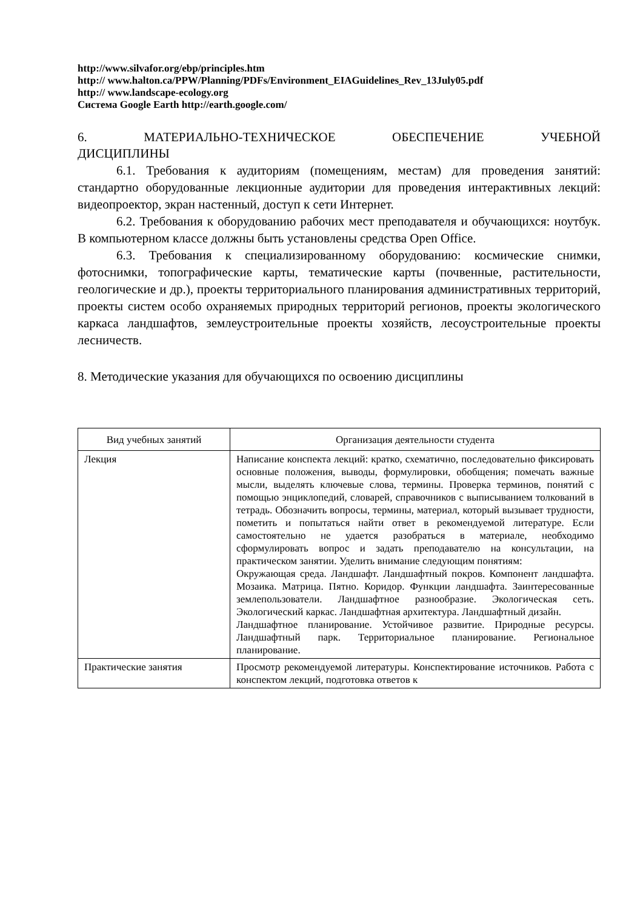http://www.silvafor.org/ebp/principles.htm
http:// www.halton.ca/PPW/Planning/PDFs/Environment_EIAGuidelines_Rev_13July05.pdf
http:// www.landscape-ecology.org
Система Google Earth http://earth.google.com/
6. МАТЕРИАЛЬНО-ТЕХНИЧЕСКОЕ ОБЕСПЕЧЕНИЕ УЧЕБНОЙ
ДИСЦИПЛИНЫ
6.1. Требования к аудиториям (помещениям, местам) для проведения занятий: стандартно оборудованные лекционные аудитории для проведения интерактивных лекций: видеопроектор, экран настенный, доступ к сети Интернет.
6.2. Требования к оборудованию рабочих мест преподавателя и обучающихся: ноутбук. В компьютерном классе должны быть установлены средства Open Office.
6.3. Требования к специализированному оборудованию: космические снимки, фотоснимки, топографические карты, тематические карты (почвенные, растительности, геологические и др.), проекты территориального планирования административных территорий, проекты систем особо охраняемых природных территорий регионов, проекты экологического каркаса ландшафтов, землеустроительные проекты хозяйств, лесоустроительные проекты лесничеств.
8. Методические указания для обучающихся по освоению дисциплины
| Вид учебных занятий | Организация деятельности студента |
| --- | --- |
| Лекция | Написание конспекта лекций: кратко, схематично, последовательно фиксировать основные положения, выводы, формулировки, обобщения; помечать важные мысли, выделять ключевые слова, термины. Проверка терминов, понятий с помощью энциклопедий, словарей, справочников с выписыванием толкований в тетрадь. Обозначить вопросы, термины, материал, который вызывает трудности, пометить и попытаться найти ответ в рекомендуемой литературе. Если самостоятельно не удается разобраться в материале, необходимо сформулировать вопрос и задать преподавателю на консультации, на практическом занятии. Уделить внимание следующим понятиям: Окружающая среда. Ландшафт. Ландшафтный покров. Компонент ландшафта. Мозаика. Матрица. Пятно. Коридор. Функции ландшафта. Заинтересованные землепользователи. Ландшафтное разнообразие. Экологическая сеть. Экологический каркас. Ландшафтная архитектура. Ландшафтный дизайн. Ландшафтное планирование. Устойчивое развитие. Природные ресурсы. Ландшафтный парк. Территориальное планирование. Региональное планирование. |
| Практические занятия | Просмотр рекомендуемой литературы. Конспектирование источников. Работа с конспектом лекций, подготовка ответов к |